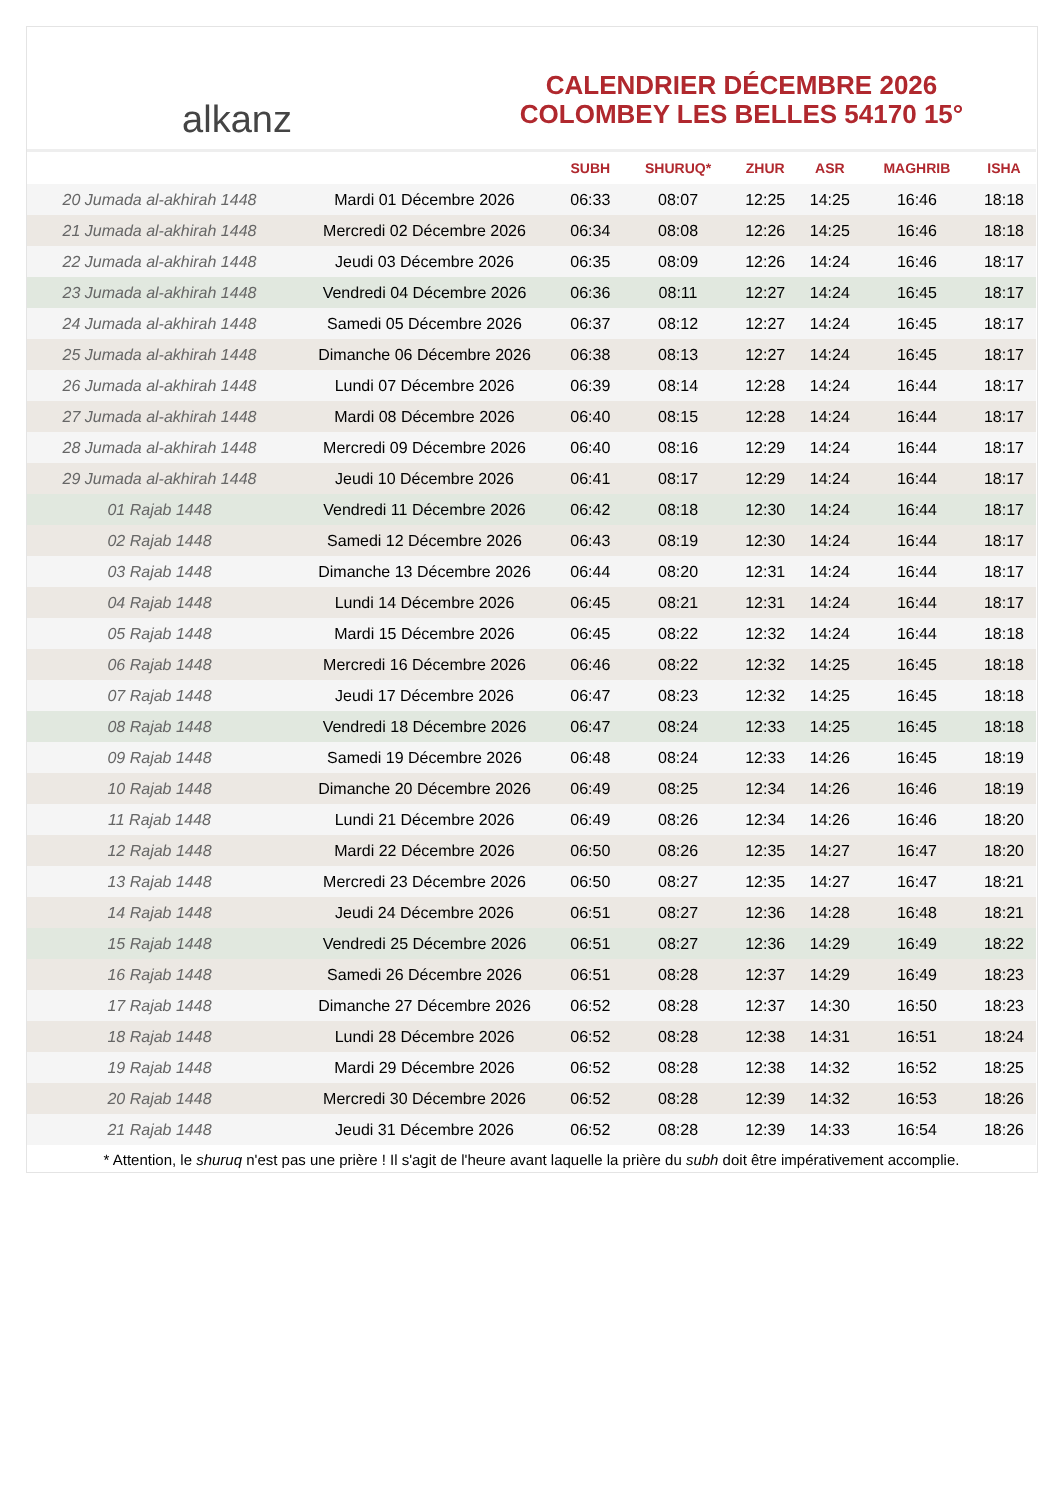alkanz
CALENDRIER DÉCEMBRE 2026
COLOMBEY LES BELLES 54170 15°
| | | SUBH | SHURUQ* | ZHUR | ASR | MAGHRIB | ISHA |
| --- | --- | --- | --- | --- | --- | --- | --- |
| 20 Jumada al-akhirah 1448 | Mardi 01 Décembre 2026 | 06:33 | 08:07 | 12:25 | 14:25 | 16:46 | 18:18 |
| 21 Jumada al-akhirah 1448 | Mercredi 02 Décembre 2026 | 06:34 | 08:08 | 12:26 | 14:25 | 16:46 | 18:18 |
| 22 Jumada al-akhirah 1448 | Jeudi 03 Décembre 2026 | 06:35 | 08:09 | 12:26 | 14:24 | 16:46 | 18:17 |
| 23 Jumada al-akhirah 1448 | Vendredi 04 Décembre 2026 | 06:36 | 08:11 | 12:27 | 14:24 | 16:45 | 18:17 |
| 24 Jumada al-akhirah 1448 | Samedi 05 Décembre 2026 | 06:37 | 08:12 | 12:27 | 14:24 | 16:45 | 18:17 |
| 25 Jumada al-akhirah 1448 | Dimanche 06 Décembre 2026 | 06:38 | 08:13 | 12:27 | 14:24 | 16:45 | 18:17 |
| 26 Jumada al-akhirah 1448 | Lundi 07 Décembre 2026 | 06:39 | 08:14 | 12:28 | 14:24 | 16:44 | 18:17 |
| 27 Jumada al-akhirah 1448 | Mardi 08 Décembre 2026 | 06:40 | 08:15 | 12:28 | 14:24 | 16:44 | 18:17 |
| 28 Jumada al-akhirah 1448 | Mercredi 09 Décembre 2026 | 06:40 | 08:16 | 12:29 | 14:24 | 16:44 | 18:17 |
| 29 Jumada al-akhirah 1448 | Jeudi 10 Décembre 2026 | 06:41 | 08:17 | 12:29 | 14:24 | 16:44 | 18:17 |
| 01 Rajab 1448 | Vendredi 11 Décembre 2026 | 06:42 | 08:18 | 12:30 | 14:24 | 16:44 | 18:17 |
| 02 Rajab 1448 | Samedi 12 Décembre 2026 | 06:43 | 08:19 | 12:30 | 14:24 | 16:44 | 18:17 |
| 03 Rajab 1448 | Dimanche 13 Décembre 2026 | 06:44 | 08:20 | 12:31 | 14:24 | 16:44 | 18:17 |
| 04 Rajab 1448 | Lundi 14 Décembre 2026 | 06:45 | 08:21 | 12:31 | 14:24 | 16:44 | 18:17 |
| 05 Rajab 1448 | Mardi 15 Décembre 2026 | 06:45 | 08:22 | 12:32 | 14:24 | 16:44 | 18:18 |
| 06 Rajab 1448 | Mercredi 16 Décembre 2026 | 06:46 | 08:22 | 12:32 | 14:25 | 16:45 | 18:18 |
| 07 Rajab 1448 | Jeudi 17 Décembre 2026 | 06:47 | 08:23 | 12:32 | 14:25 | 16:45 | 18:18 |
| 08 Rajab 1448 | Vendredi 18 Décembre 2026 | 06:47 | 08:24 | 12:33 | 14:25 | 16:45 | 18:18 |
| 09 Rajab 1448 | Samedi 19 Décembre 2026 | 06:48 | 08:24 | 12:33 | 14:26 | 16:45 | 18:19 |
| 10 Rajab 1448 | Dimanche 20 Décembre 2026 | 06:49 | 08:25 | 12:34 | 14:26 | 16:46 | 18:19 |
| 11 Rajab 1448 | Lundi 21 Décembre 2026 | 06:49 | 08:26 | 12:34 | 14:26 | 16:46 | 18:20 |
| 12 Rajab 1448 | Mardi 22 Décembre 2026 | 06:50 | 08:26 | 12:35 | 14:27 | 16:47 | 18:20 |
| 13 Rajab 1448 | Mercredi 23 Décembre 2026 | 06:50 | 08:27 | 12:35 | 14:27 | 16:47 | 18:21 |
| 14 Rajab 1448 | Jeudi 24 Décembre 2026 | 06:51 | 08:27 | 12:36 | 14:28 | 16:48 | 18:21 |
| 15 Rajab 1448 | Vendredi 25 Décembre 2026 | 06:51 | 08:27 | 12:36 | 14:29 | 16:49 | 18:22 |
| 16 Rajab 1448 | Samedi 26 Décembre 2026 | 06:51 | 08:28 | 12:37 | 14:29 | 16:49 | 18:23 |
| 17 Rajab 1448 | Dimanche 27 Décembre 2026 | 06:52 | 08:28 | 12:37 | 14:30 | 16:50 | 18:23 |
| 18 Rajab 1448 | Lundi 28 Décembre 2026 | 06:52 | 08:28 | 12:38 | 14:31 | 16:51 | 18:24 |
| 19 Rajab 1448 | Mardi 29 Décembre 2026 | 06:52 | 08:28 | 12:38 | 14:32 | 16:52 | 18:25 |
| 20 Rajab 1448 | Mercredi 30 Décembre 2026 | 06:52 | 08:28 | 12:39 | 14:32 | 16:53 | 18:26 |
| 21 Rajab 1448 | Jeudi 31 Décembre 2026 | 06:52 | 08:28 | 12:39 | 14:33 | 16:54 | 18:26 |
* Attention, le shuruq n'est pas une prière ! Il s'agit de l'heure avant laquelle la prière du subh doit être impérativement accomplie.